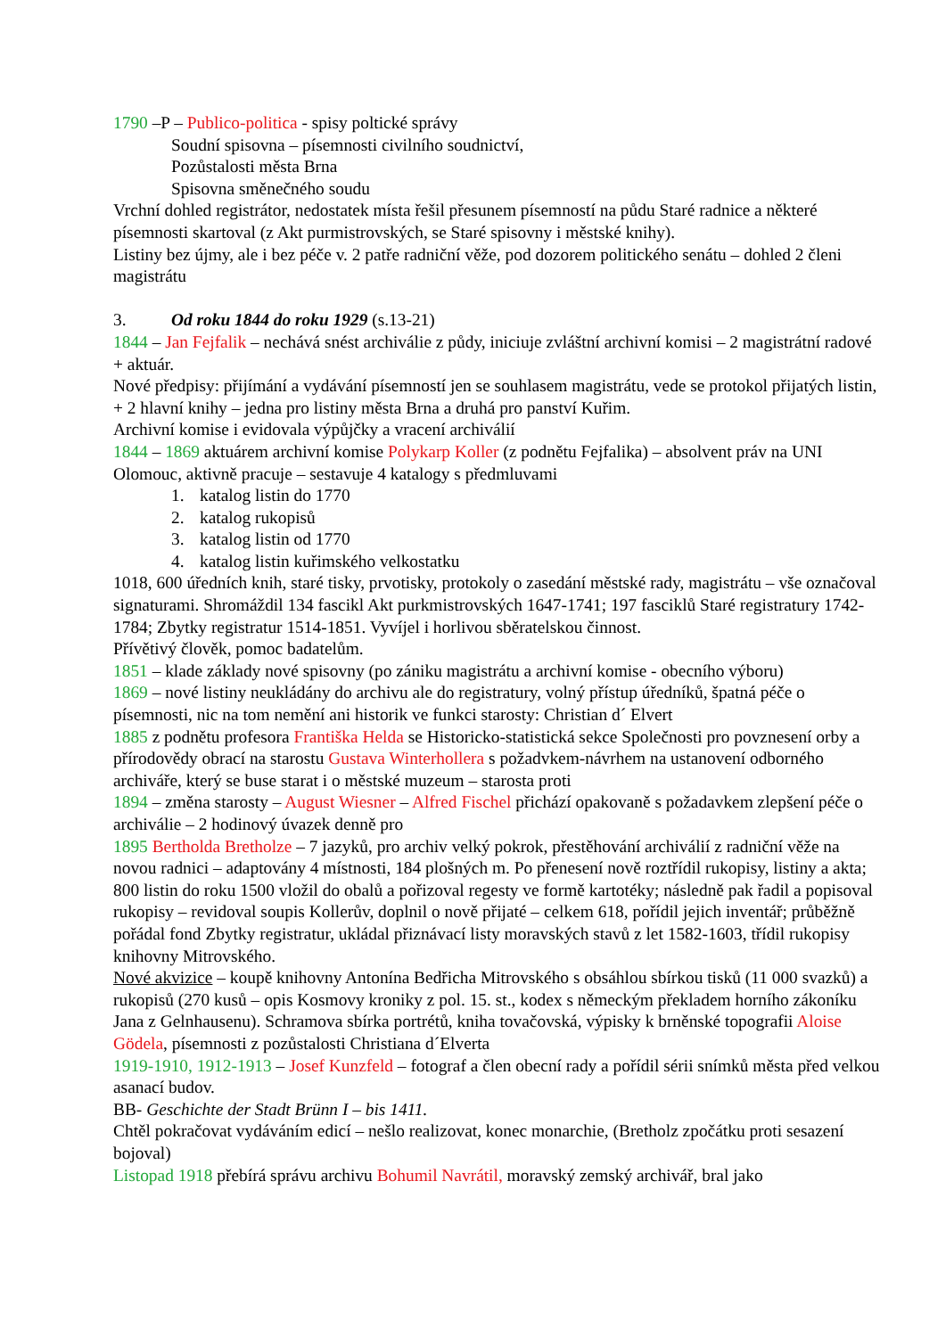1790 –P – Publico-politica - spisy poltické správy
Soudní spisovna – písemnosti civilního soudnictví,
Pozůstalosti města Brna
Spisovna směnečného soudu
Vrchní dohled registrátor, nedostatek místa řešil přesunem písemností na půdu Staré radnice a některé písemnosti skartoval (z Akt purmistrovských, se Staré spisovny i městské knihy).
Listiny bez újmy, ale i bez péče v. 2 patře radniční věže, pod dozorem politického senátu – dohled 2 členi magistrátu
3. Od roku 1844 do roku 1929 (s.13-21)
1844 – Jan Fejfalik – nechává snést archiválie z půdy, iniciuje zvláštní archivní komisi – 2 magistrátní radové + aktuár.
Nové předpisy: přijímání a vydávání písemností jen se souhlasem magistrátu, vede se protokol přijatých listin, + 2 hlavní knihy – jedna pro listiny města Brna a druhá pro panství Kuřim.
Archivní komise i evidovala výpůjčky a vracení archiválií
1844 – 1869 aktuárem archivní komise Polykarp Koller (z podnětu Fejfalika) – absolvent práv na UNI Olomouc, aktivně pracuje – sestavuje 4 katalogy s předmluvami
1. katalog listin do 1770
2. katalog rukopisů
3. katalog listin od 1770
4. katalog listin kuřimského velkostatku
1018, 600 úředních knih, staré tisky, prvotisky, protokoly o zasedání městské rady, magistrátu – vše označoval signaturami. Shromáždil 134 fascikl Akt purkmistrovských 1647-1741; 197 fasciklů Staré registratury 1742-1784; Zbytky registratur 1514-1851. Vyvíjel i horlivou sběratelskou činnost.
Přívětivý člověk, pomoc badatelům.
1851 – klade základy nové spisovny (po zániku magistrátu a archivní komise - obecního výboru)
1869 – nové listiny neukládány do archivu ale do registratury, volný přístup úředníků, špatná péče o písemnosti, nic na tom nemění ani historik ve funkci starosty: Christian d´ Elvert
1885 z podnětu profesora Františka Helda se Historicko-statistická sekce Společnosti pro povznesení orby a přírodovědy obrací na starostu Gustava Winterhollera s požadvkem-návrhem na ustanovení odborného archiváře, který se buse starat i o městské muzeum – starosta proti
1894 – změna starosty – August Wiesner – Alfred Fischel přichází opakovaně s požadavkem zlepšení péče o archiválie – 2 hodinový úvazek denně pro
1895 Bertholda Bretholze – 7 jazyků, pro archiv velký pokrok, přestěhování archiválií z radniční věže na novou radnici – adaptovány 4 místnosti, 184 plošných m. Po přenesení nově roztřídil rukopisy, listiny a akta; 800 listin do roku 1500 vložil do obalů a pořizoval regesty ve formě kartotéky; následně pak řadil a popisoval rukopisy – revidoval soupis Kollerův, doplnil o nově přijaté – celkem 618, pořídil jejich inventář; průběžně pořádal fond Zbytky registratur, ukládal přiznávací listy moravských stavů z let 1582-1603, třídil rukopisy knihovny Mitrovského.
Nové akvizice – koupě knihovny Antonína Bedřicha Mitrovského s obsáhlou sbírkou tisků (11 000 svazků) a rukopisů (270 kusů – opis Kosmovy kroniky z pol. 15. st., kodex s německým překladem horního zákoníku Jana z Gelnhausenu). Schramova sbírka portrétů, kniha tovačovská, výpisky k brněnské topografii Aloise Gödela, písemnosti z pozůstalosti Christiana d´Elverta
1919-1910, 1912-1913 – Josef Kunzfeld – fotograf a člen obecní rady a pořídil sérii snímků města před velkou asanací budov.
BB- Geschichte der Stadt Brünn I – bis 1411.
Chtěl pokračovat vydáváním edicí – nešlo realizovat, konec monarchie, (Bretholz zpočátku proti sesazení bojoval)
Listopad 1918 přebírá správu archivu Bohumil Navrátil, moravský zemský archivář, bral jako